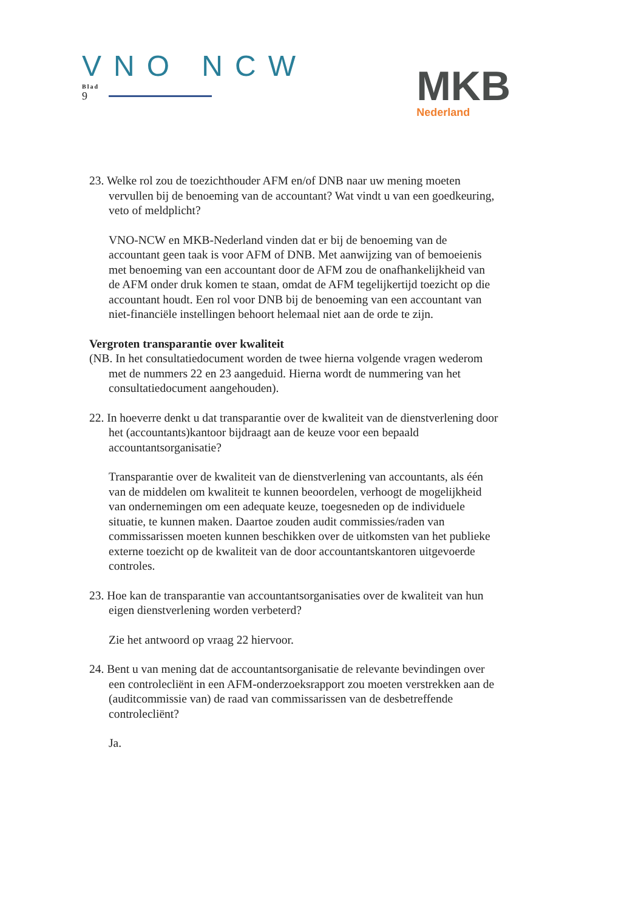VNO NCW
Blad
9
MKB
Nederland
23. Welke rol zou de toezichthouder AFM en/of DNB naar uw mening moeten vervullen bij de benoeming van de accountant? Wat vindt u van een goedkeuring, veto of meldplicht?
VNO-NCW en MKB-Nederland vinden dat er bij de benoeming van de accountant geen taak is voor AFM of DNB. Met aanwijzing van of bemoeienis met benoeming van een accountant door de AFM zou de onafhankelijkheid van de AFM onder druk komen te staan, omdat de AFM tegelijkertijd toezicht op die accountant houdt. Een rol voor DNB bij de benoeming van een accountant van niet-financiële instellingen behoort helemaal niet aan de orde te zijn.
Vergroten transparantie over kwaliteit
(NB. In het consultatiedocument worden de twee hierna volgende vragen wederom met de nummers 22 en 23 aangeduid. Hierna wordt de nummering van het consultatiedocument aangehouden).
22. In hoeverre denkt u dat transparantie over de kwaliteit van de dienstverlening door het (accountants)kantoor bijdraagt aan de keuze voor een bepaald accountantsorganisatie?
Transparantie over de kwaliteit van de dienstverlening van accountants, als één van de middelen om kwaliteit te kunnen beoordelen, verhoogt de mogelijkheid van ondernemingen om een adequate keuze, toegesneden op de individuele situatie, te kunnen maken. Daartoe zouden audit commissies/raden van commissarissen moeten kunnen beschikken over de uitkomsten van het publieke externe toezicht op de kwaliteit van de door accountantskantoren uitgevoerde controles.
23. Hoe kan de transparantie van accountantsorganisaties over de kwaliteit van hun eigen dienstverlening worden verbeterd?
Zie het antwoord op vraag 22 hiervoor.
24. Bent u van mening dat de accountantsorganisatie de relevante bevindingen over een controlecliënt in een AFM-onderzoeksrapport zou moeten verstrekken aan de (auditcommissie van) de raad van commissarissen van de desbetreffende controlecliënt?
Ja.